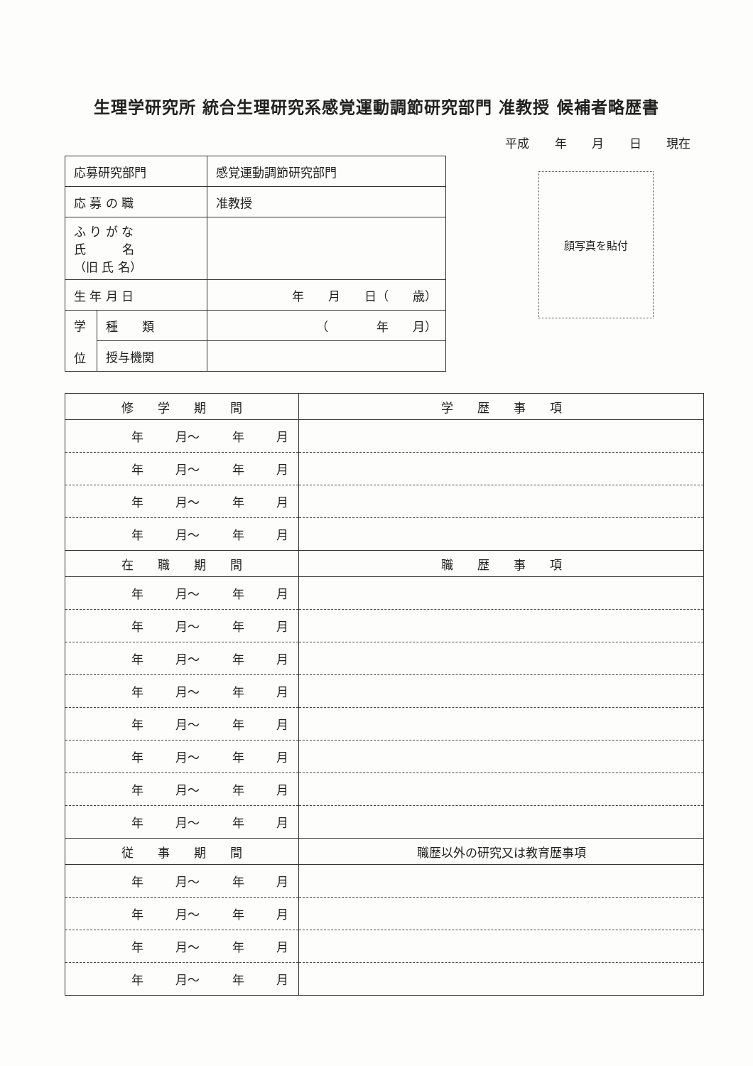生理学研究所 統合生理研究系感覚運動調節研究部門 准教授 候補者略歴書
平成 年 月 日 現在
| 応募研究部門 | | 感覚運動調節研究部門 |
| 応 募 の 職 | | 准教授 |
| ふ り が な 氏 名 （旧 氏 名） | | |
| 生 年 月 日 | | 年 月 日（ 歳） |
| 学 位 | 種 類 | （ 年 月） |
| | 授与機関 | |
顔写真を貼付
| 修 学 期 間 | 学 歴 事 項 |
| --- | --- |
| 年 月～ 年 月 | |
| 年 月～ 年 月 | |
| 年 月～ 年 月 | |
| 年 月～ 年 月 | |
| 在 職 期 間 | 職 歴 事 項 |
| 年 月～ 年 月 | |
| 年 月～ 年 月 | |
| 年 月～ 年 月 | |
| 年 月～ 年 月 | |
| 年 月～ 年 月 | |
| 年 月～ 年 月 | |
| 年 月～ 年 月 | |
| 年 月～ 年 月 | |
| 従 事 期 間 | 職歴以外の研究又は教育歴事項 |
| 年 月～ 年 月 | |
| 年 月～ 年 月 | |
| 年 月～ 年 月 | |
| 年 月～ 年 月 | |